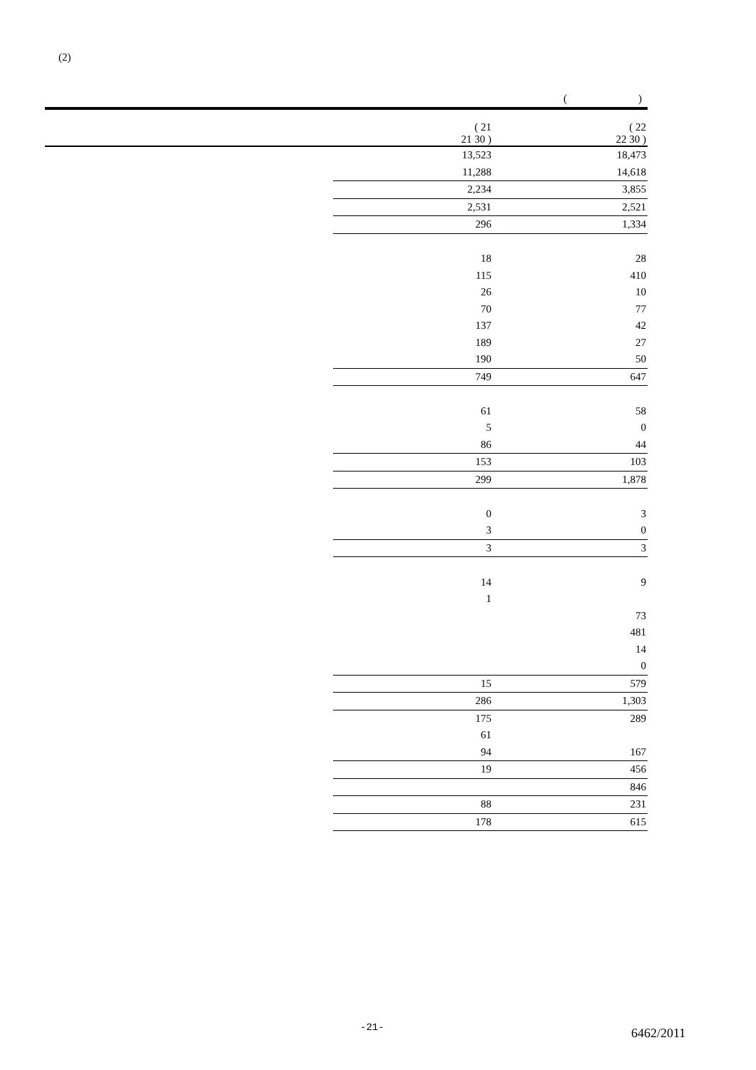(2)
()
| | ( 21 21 30 ) | ( 22 22 30 ) |
| --- | --- | --- |
| | 13,523 | 18,473 |
| | 11,288 | 14,618 |
| | 2,234 | 3,855 |
| | 2,531 | 2,521 |
| | 296 | 1,334 |
| | 18 | 28 |
| | 115 | 410 |
| | 26 | 10 |
| | 70 | 77 |
| | 137 | 42 |
| | 189 | 27 |
| | 190 | 50 |
| | 749 | 647 |
| | 61 | 58 |
| | 5 | 0 |
| | 86 | 44 |
| | 153 | 103 |
| | 299 | 1,878 |
| | 0 | 3 |
| | 3 | 0 |
| | 3 | 3 |
| | 14 | 9 |
| | 1 | |
| | | 73 |
| | | 481 |
| | | 14 |
| | | 0 |
| | 15 | 579 |
| | 286 | 1,303 |
| | 175 | 289 |
| | 61 | |
| | 94 | 167 |
| | 19 | 456 |
| | | 846 |
| | 88 | 231 |
| | 178 | 615 |
-21- 6462/2011